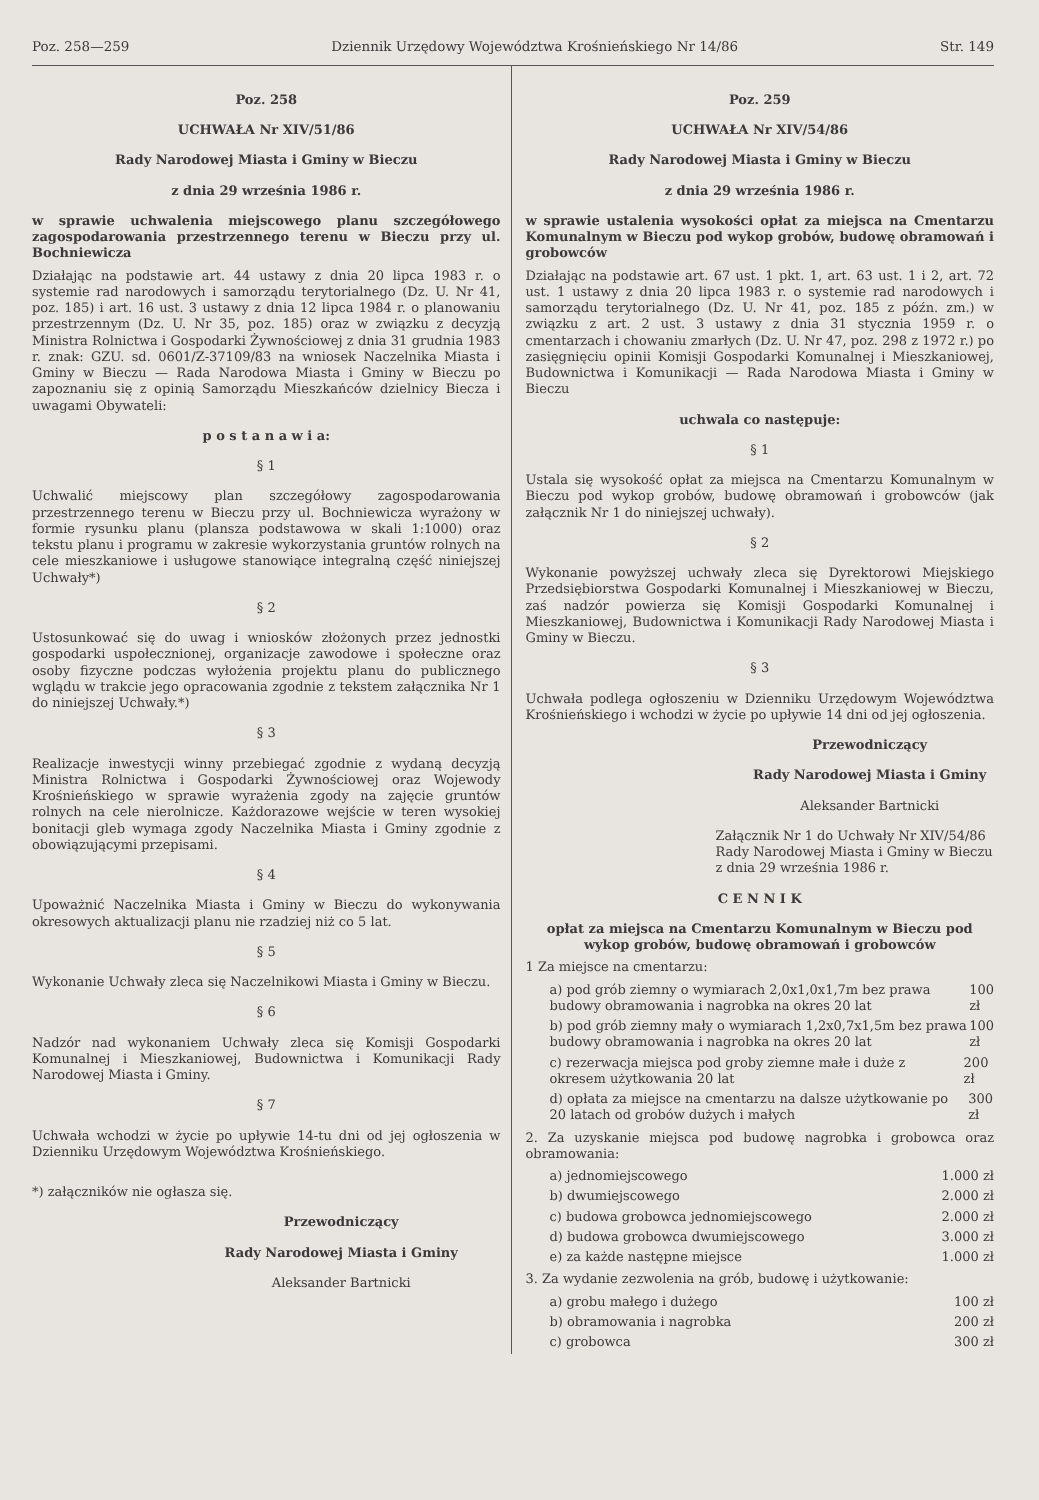Poz. 258—259 Dziennik Urzędowy Województwa Krośnieńskiego Nr 14/86 Str. 149
Poz. 258
UCHWAŁA Nr XIV/51/86
Rady Narodowej Miasta i Gminy w Bieczu
z dnia 29 września 1986 r.
w sprawie uchwalenia miejscowego planu szczegółowego zagospodarowania przestrzennego terenu w Bieczu przy ul. Bochniewicza
Działając na podstawie art. 44 ustawy z dnia 20 lipca 1983 r. o systemie rad narodowych i samorządu terytorialnego (Dz. U. Nr 41, poz. 185) i art. 16 ust. 3 ustawy z dnia 12 lipca 1984 r. o planowaniu przestrzennym (Dz. U. Nr 35, poz. 185) oraz w związku z decyzją Ministra Rolnictwa i Gospodarki Żywnościowej z dnia 31 grudnia 1983 r. znak: GZU. sd. 0601/Z-37109/83 na wniosek Naczelnika Miasta i Gminy w Bieczu — Rada Narodowa Miasta i Gminy w Bieczu po zapoznaniu się z opinią Samorządu Mieszkańców dzielnicy Biecza i uwagami Obywateli:
p o s t a n a w i a:
§ 1
Uchwalić miejscowy plan szczegółowy zagospodarowania przestrzennego terenu w Bieczu przy ul. Bochniewicza wyrażony w formie rysunku planu (plansza podstawowa w skali 1:1000) oraz tekstu planu i programu w zakresie wykorzystania gruntów rolnych na cele mieszkaniowe i usługowe stanowiące integralną część niniejszej Uchwały*)
§ 2
Ustosunkować się do uwag i wniosków złożonych przez jednostki gospodarki uspołecznionej, organizacje zawodowe i społeczne oraz osoby fizyczne podczas wyłożenia projektu planu do publicznego wglądu w trakcie jego opracowania zgodnie z tekstem załącznika Nr 1 do niniejszej Uchwały.*)
§ 3
Realizacje inwestycji winny przebiegać zgodnie z wydaną decyzją Ministra Rolnictwa i Gospodarki Żywnościowej oraz Wojewody Krośnieńskiego w sprawie wyrażenia zgody na zajęcie gruntów rolnych na cele nierolnicze. Każdorazowe wejście w teren wysokiej bonitacji gleb wymaga zgody Naczelnika Miasta i Gminy zgodnie z obowiązującymi przepisami.
§ 4
Upoważnić Naczelnika Miasta i Gminy w Bieczu do wykonywania okresowych aktualizacji planu nie rzadziej niż co 5 lat.
§ 5
Wykonanie Uchwały zleca się Naczelnikowi Miasta i Gminy w Bieczu.
§ 6
Nadzór nad wykonaniem Uchwały zleca się Komisji Gospodarki Komunalnej i Mieszkaniowej, Budownictwa i Komunikacji Rady Narodowej Miasta i Gminy.
§ 7
Uchwała wchodzi w życie po upływie 14-tu dni od jej ogłoszenia w Dzienniku Urzędowym Województwa Krośnieńskiego.
*) załączników nie ogłasza się.
Przewodniczący
Rady Narodowej Miasta i Gminy
Aleksander Bartnicki
Poz. 259
UCHWAŁA Nr XIV/54/86
Rady Narodowej Miasta i Gminy w Bieczu
z dnia 29 września 1986 r.
w sprawie ustalenia wysokości opłat za miejsca na Cmentarzu Komunalnym w Bieczu pod wykop grobów, budowę obramowań i grobowców
Działając na podstawie art. 67 ust. 1 pkt. 1, art. 63 ust. 1 i 2, art. 72 ust. 1 ustawy z dnia 20 lipca 1983 r. o systemie rad narodowych i samorządu terytorialnego (Dz. U. Nr 41, poz. 185 z późn. zm.) w związku z art. 2 ust. 3 ustawy z dnia 31 stycznia 1959 r. o cmentarzach i chowaniu zmarłych (Dz. U. Nr 47, poz. 298 z 1972 r.) po zasięgnięciu opinii Komisji Gospodarki Komunalnej i Mieszkaniowej, Budownictwa i Komunikacji — Rada Narodowa Miasta i Gminy w Bieczu
uchwala co następuje:
§ 1
Ustala się wysokość opłat za miejsca na Cmentarzu Komunalnym w Bieczu pod wykop grobów, budowę obramowań i grobowców (jak załącznik Nr 1 do niniejszej uchwały).
§ 2
Wykonanie powyższej uchwały zleca się Dyrektorowi Miejskiego Przedsiębiorstwa Gospodarki Komunalnej i Mieszkaniowej w Bieczu, zaś nadzór powierza się Komisji Gospodarki Komunalnej i Mieszkaniowej, Budownictwa i Komunikacji Rady Narodowej Miasta i Gminy w Bieczu.
§ 3
Uchwała podlega ogłoszeniu w Dzienniku Urzędowym Województwa Krośnieńskiego i wchodzi w życie po upływie 14 dni od jej ogłoszenia.
Przewodniczący
Rady Narodowej Miasta i Gminy
Aleksander Bartnicki
Załącznik Nr 1 do Uchwały Nr XIV/54/86 Rady Narodowej Miasta i Gminy w Bieczu z dnia 29 września 1986 r.
C E N N I K
opłat za miejsca na Cmentarzu Komunalnym w Bieczu pod wykop grobów, budowę obramowań i grobowców
1 Za miejsce na cmentarzu:
a) pod grób ziemny o wymiarach 2,0x1,0x1,7m bez prawa budowy obramowania i nagrobka na okres 20 lat 100 zł
b) pod grób ziemny mały o wymiarach 1,2x0,7x1,5m bez prawa budowy obramowania i nagrobka na okres 20 lat 100 zł
c) rezerwacja miejsca pod groby ziemne małe i duże z okresem użytkowania 20 lat 200 zł
d) opłata za miejsce na cmentarzu na dalsze użytkowanie po 20 latach od grobów dużych i małych 300 zł
2. Za uzyskanie miejsca pod budowę nagrobka i grobowca oraz obramowania:
a) jednomiejscowego 1.000 zł
b) dwumiejscowego 2.000 zł
c) budowa grobowca jednomiejscowego 2.000 zł
d) budowa grobowca dwumiejscowego 3.000 zł
e) za każde następne miejsce 1.000 zł
3. Za wydanie zezwolenia na grób, budowę i użytkowanie:
a) grobu małego i dużego 100 zł
b) obramowania i nagrobka 200 zł
c) grobowca 300 zł